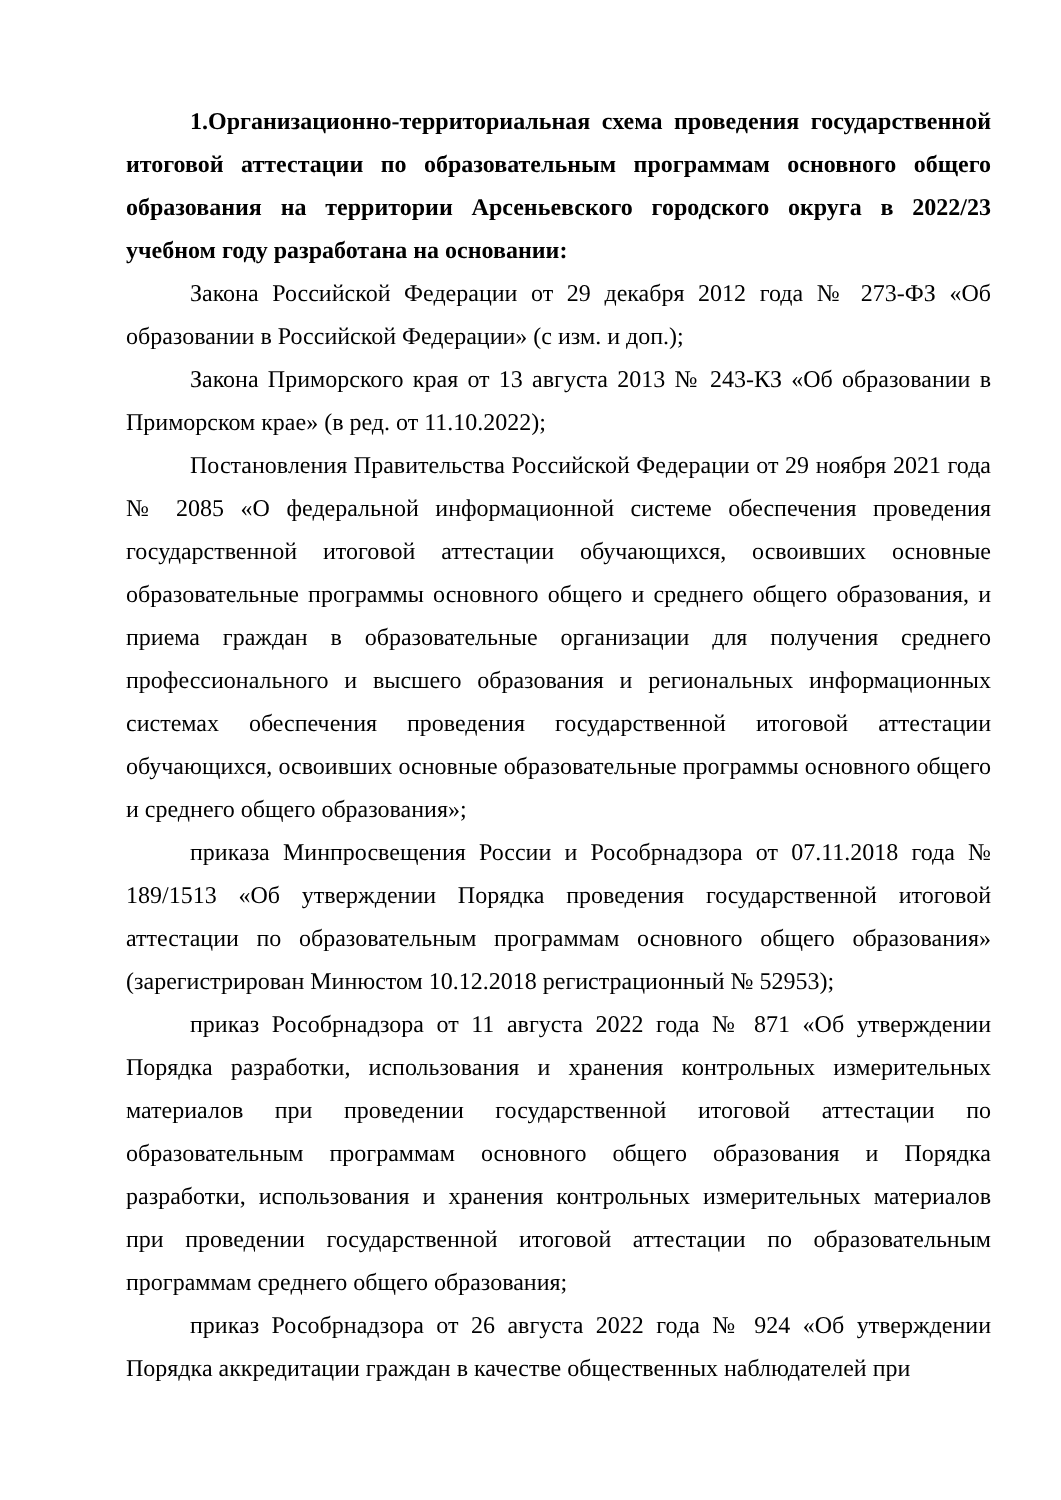1.Организационно-территориальная схема проведения государственной итоговой аттестации по образовательным программам основного общего образования на территории Арсеньевского городского округа в 2022/23 учебном году разработана на основании:
Закона Российской Федерации от 29 декабря 2012 года № 273-ФЗ «Об образовании в Российской Федерации» (с изм. и доп.);
Закона Приморского края от 13 августа 2013 № 243-КЗ «Об образовании в Приморском крае» (в ред. от 11.10.2022);
Постановления Правительства Российской Федерации от 29 ноября 2021 года № 2085 «О федеральной информационной системе обеспечения проведения государственной итоговой аттестации обучающихся, освоивших основные образовательные программы основного общего и среднего общего образования, и приема граждан в образовательные организации для получения среднего профессионального и высшего образования и региональных информационных системах обеспечения проведения государственной итоговой аттестации обучающихся, освоивших основные образовательные программы основного общего и среднего общего образования»;
приказа Минпросвещения России и Рособрнадзора от 07.11.2018 года № 189/1513 «Об утверждении Порядка проведения государственной итоговой аттестации по образовательным программам основного общего образования» (зарегистрирован Минюстом 10.12.2018 регистрационный № 52953);
приказ Рособрнадзора от 11 августа 2022 года № 871 «Об утверждении Порядка разработки, использования и хранения контрольных измерительных материалов при проведении государственной итоговой аттестации по образовательным программам основного общего образования и Порядка разработки, использования и хранения контрольных измерительных материалов при проведении государственной итоговой аттестации по образовательным программам среднего общего образования;
приказ Рособрнадзора от 26 августа 2022 года № 924 «Об утверждении Порядка аккредитации граждан в качестве общественных наблюдателей при